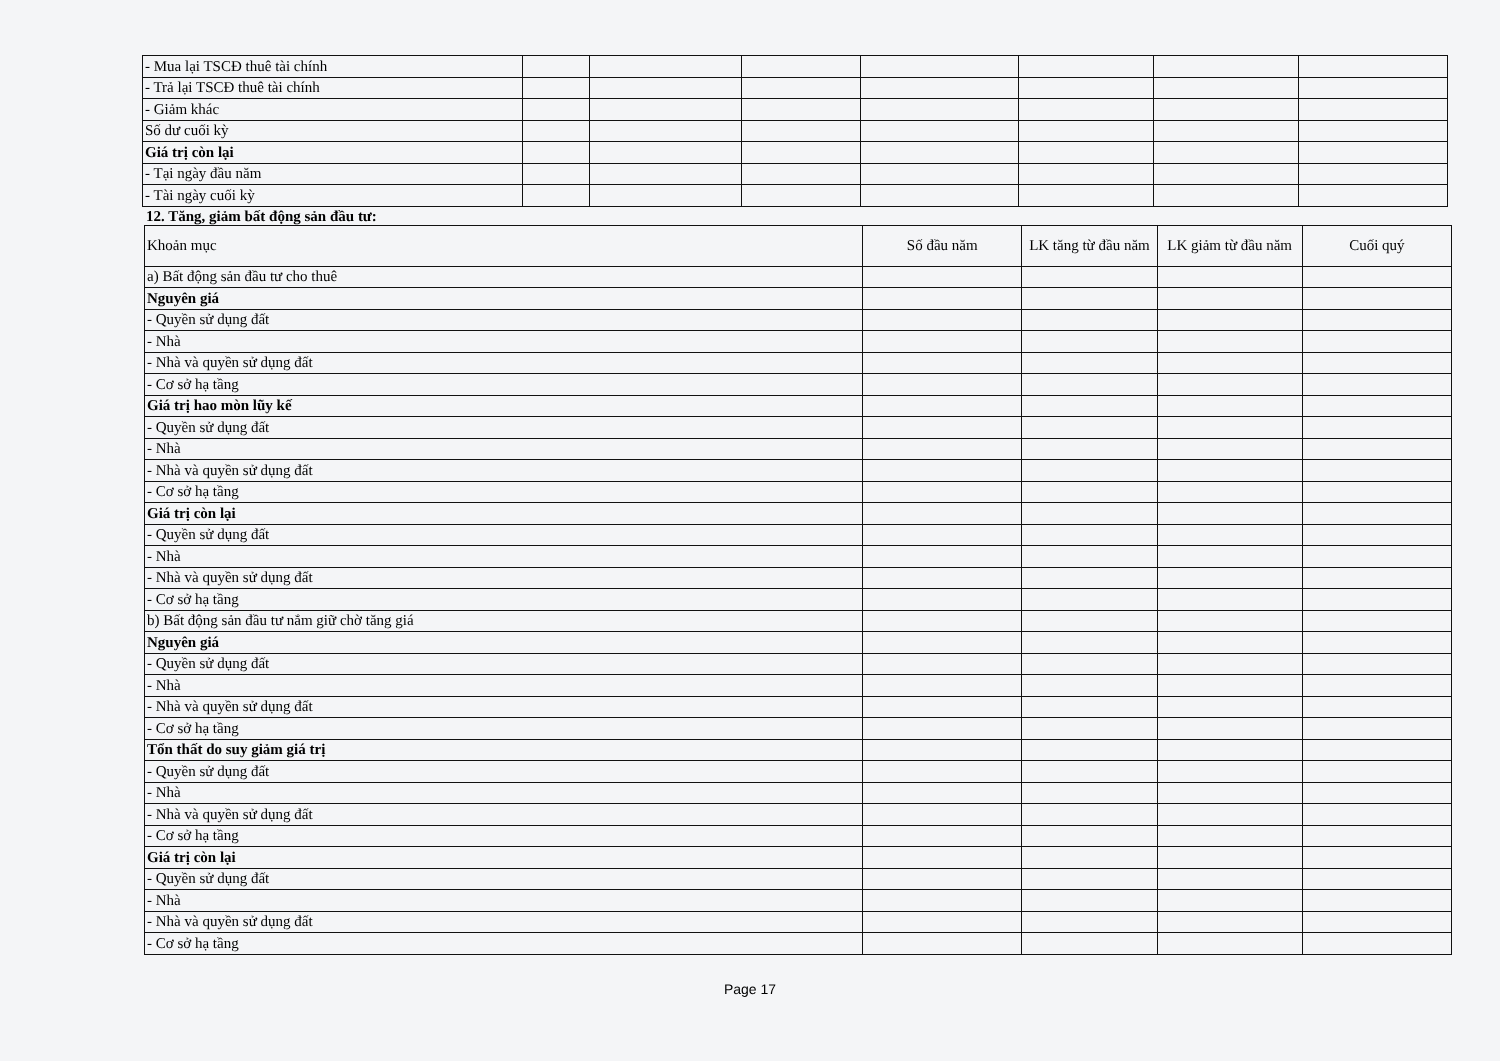| - Mua lại TSCĐ thuê tài chính | | | | | | | |
| - Trả lại TSCĐ thuê tài chính | | | | | | | |
| - Giảm khác | | | | | | | |
| Số dư cuối kỳ | | | | | | | |
| Giá trị còn lại | | | | | | | |
| - Tại ngày đầu năm | | | | | | | |
| - Tài ngày cuối kỳ | | | | | | | |
12. Tăng, giảm bất động sản đầu tư:
| Khoản mục | Số đầu năm | LK tăng từ đầu năm | LK giảm từ đầu năm | Cuối quý |
| a) Bất động sản đầu tư cho thuê | | | | |
| Nguyên giá | | | | |
| - Quyền sử dụng đất | | | | |
| - Nhà | | | | |
| - Nhà và quyền sử dụng đất | | | | |
| - Cơ sở hạ tầng | | | | |
| Giá trị hao mòn lũy kế | | | | |
| - Quyền sử dụng đất | | | | |
| - Nhà | | | | |
| - Nhà và quyền sử dụng đất | | | | |
| - Cơ sở hạ tầng | | | | |
| Giá trị còn lại | | | | |
| - Quyền sử dụng đất | | | | |
| - Nhà | | | | |
| - Nhà và quyền sử dụng đất | | | | |
| - Cơ sở hạ tầng | | | | |
| b) Bất động sản đầu tư nắm giữ chờ tăng giá | | | | |
| Nguyên giá | | | | |
| - Quyền sử dụng đất | | | | |
| - Nhà | | | | |
| - Nhà và quyền sử dụng đất | | | | |
| - Cơ sở hạ tầng | | | | |
| Tổn thất do suy giảm giá trị | | | | |
| - Quyền sử dụng đất | | | | |
| - Nhà | | | | |
| - Nhà và quyền sử dụng đất | | | | |
| - Cơ sở hạ tầng | | | | |
| Giá trị còn lại | | | | |
| - Quyền sử dụng đất | | | | |
| - Nhà | | | | |
| - Nhà và quyền sử dụng đất | | | | |
| - Cơ sở hạ tầng | | | | |
Page 17